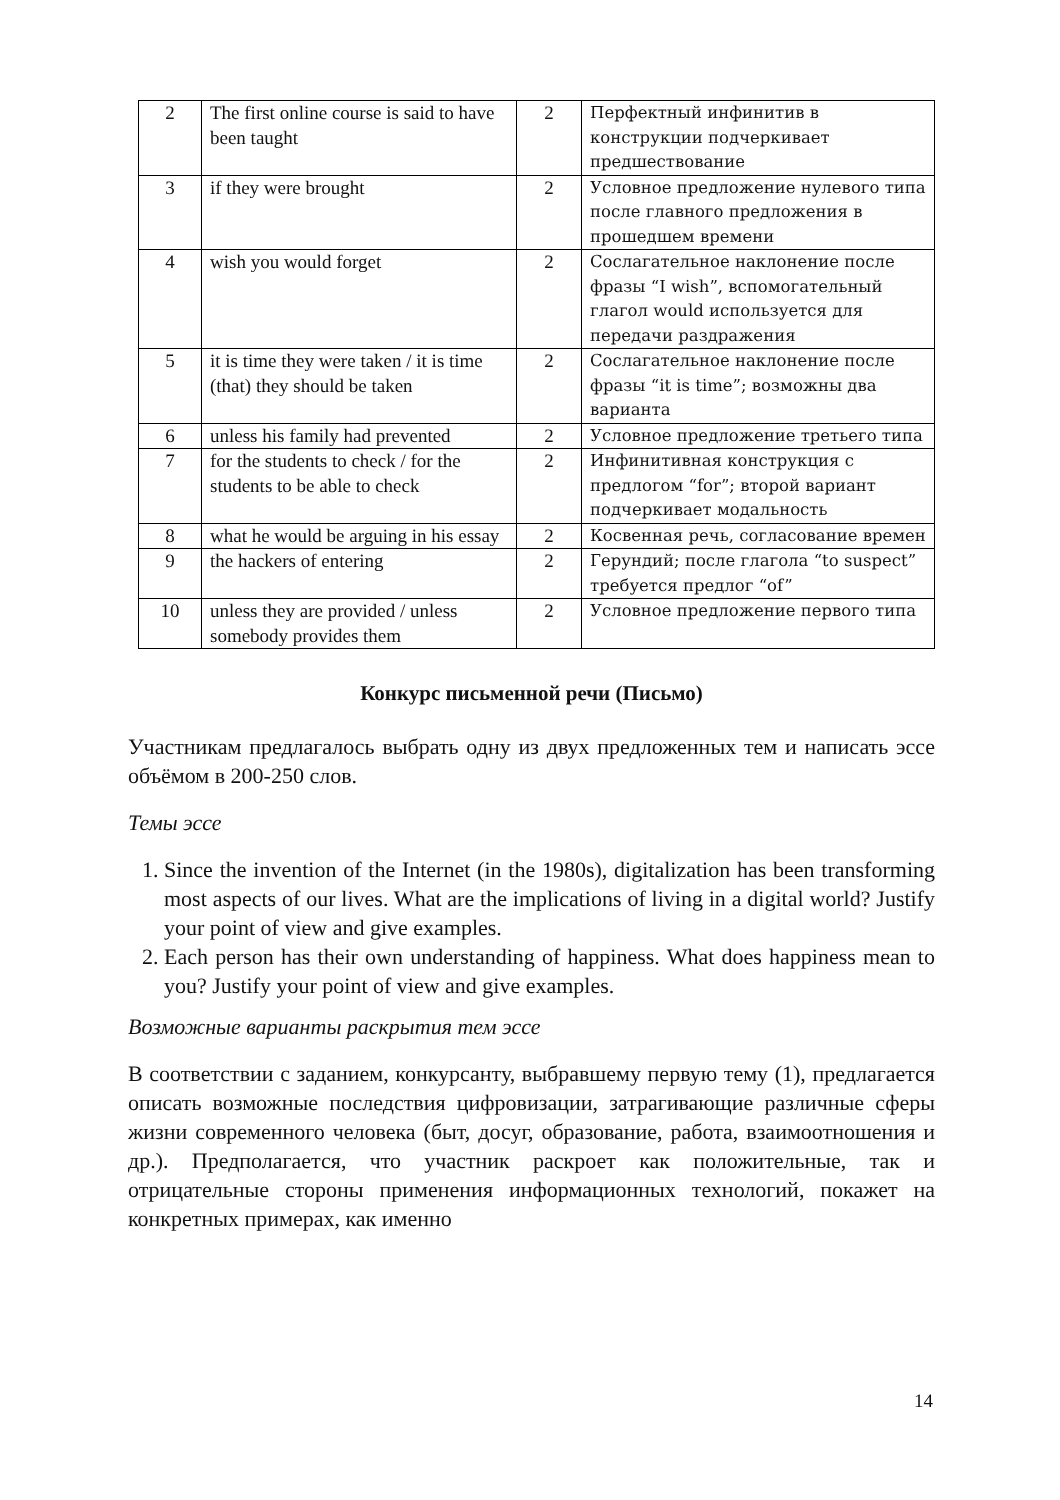| 2 | The first online course is said to have been taught | 2 | Перфектный инфинитив в конструкции подчеркивает предшествование |
| 3 | if they were brought | 2 | Условное предложение нулевого типа после главного предложения в прошедшем времени |
| 4 | wish you would forget | 2 | Сослагательное наклонение после фразы “I wish”, вспомогательный глагол would используется для передачи раздражения |
| 5 | it is time they were taken / it is time (that) they should be taken | 2 | Сослагательное наклонение после фразы “it is time”; возможны два варианта |
| 6 | unless his family had prevented | 2 | Условное предложение третьего типа |
| 7 | for the students to check / for the students to be able to check | 2 | Инфинитивная конструкция с предлогом “for”; второй вариант подчеркивает модальность |
| 8 | what he would be arguing in his essay | 2 | Косвенная речь, согласование времен |
| 9 | the hackers of entering | 2 | Герундий; после глагола “to suspect” требуется предлог “of” |
| 10 | unless they are provided / unless somebody provides them | 2 | Условное предложение первого типа |
Конкурс письменной речи (Письмо)
Участникам предлагалось выбрать одну из двух предложенных тем и написать эссе объёмом в 200-250 слов.
Темы эссе
1. Since the invention of the Internet (in the 1980s), digitalization has been transforming most aspects of our lives. What are the implications of living in a digital world? Justify your point of view and give examples.
2. Each person has their own understanding of happiness. What does happiness mean to you? Justify your point of view and give examples.
Возможные варианты раскрытия тем эссе
В соответствии с заданием, конкурсанту, выбравшему первую тему (1), предлагается описать возможные последствия цифровизации, затрагивающие различные сферы жизни современного человека (быт, досуг, образование, работа, взаимоотношения и др.). Предполагается, что участник раскроет как положительные, так и отрицательные стороны применения информационных технологий, покажет на конкретных примерах, как именно
14